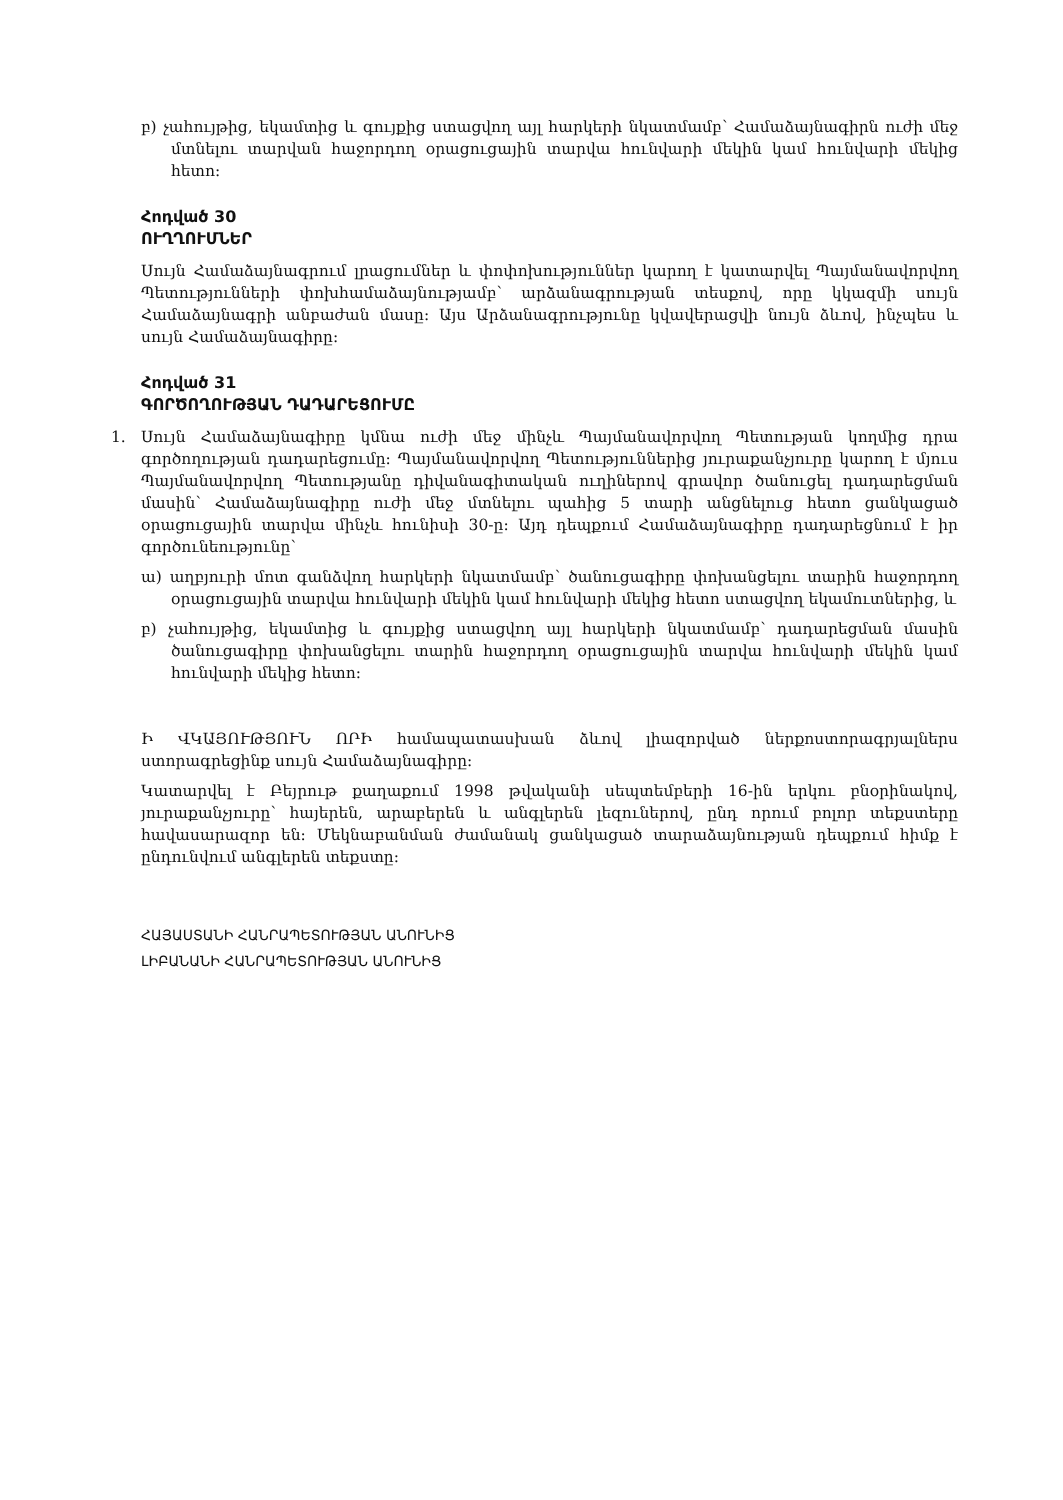բ) չահույթից, եկամտից և գույքից ստացվող այլ հարկերի նկատմամբ՝ Համաձայնագիրն ուժի մեջ մտնելու տարվան հաջորդող օրացուցային տարվա հունվարի մեկին կամ հունվարի մեկից հետո:
Հոդված 30
ՈՒՂՂՈՒՄՆԵՐ
Սույն Համաձայնագրում լրացումներ և փոփոխություններ կարող է կատարվել Պայմանավորվող Պետությունների փոխհամաձայնությամբ՝ արձանագրության տեսքով, որը կկազմի սույն Համաձայնագրի անբաժան մասը: Այս Արձանագրությունը կվավերացվի նույն ձևով, ինչպես և սույն Համաձայնագիրը:
Հոդված 31
ԳՈՐԾՈՂՈՒԹՅԱՆ ԴԱԴԱՐԵՑՈՒՄԸ
1. Սույն Համաձայնագիրը կմնա ուժի մեջ մինչև Պայմանավորվող Պետության կողմից դրա գործողության դադարեցումը: Պայմանավորվող Պետություններից յուրաքանչյուրը կարող է մյուս Պայմանավորվող Պետությանը դիվանագիտական ուղիներով գրավոր ծանուցել դադարեցման մասին՝ Համաձայնագիրը ուժի մեջ մտնելու պահից 5 տարի անցնելուց հետո ցանկացած օրացուցային տարվա մինչև հունիսի 30-ը: Այդ դեպքում Համաձայնագիրը դադարեցնում է իր գործունեությունը՝
ա) աղբյուրի մոտ գանձվող հարկերի նկատմամբ՝ ծանուցագիրը փոխանցելու տարին հաջորդող օրացուցային տարվա հունվարի մեկին կամ հունվարի մեկից հետո ստացվող եկամուտներից, և
բ) չահույթից, եկամտից և գույքից ստացվող այլ հարկերի նկատմամբ՝ դադարեցման մասին ծանուցագիրը փոխանցելու տարին հաջորդող օրացուցային տարվա հունվարի մեկին կամ հունվարի մեկից հետո:
Ի ՎԿԱՅՈՒԹՅՈՒՆ ՈՐԻ համապատասխան ձևով լիազորված ներքոստորագրյալներս ստորագրեցինք սույն Համաձայնագիրը:
Կատարվել է Բեյրութ քաղաքում 1998 թվականի սեպտեմբերի 16-ին երկու բնօրինակով, յուրաքանչյուրը՝ հայերեն, արաբերեն և անգլերեն լեզուներով, ընդ որում բոլոր տեքստերը հավասարազոր են: Մեկնաբանման ժամանակ ցանկացած տարաձայնության դեպքում հիմք է ընդունվում անգլերեն տեքստը:
ՀԱՅԱՍՏԱՆԻ ՀԱՆՐԱՊԵՏՈՒԹՅԱՆ ԱՆՈՒՆԻՑ
ԼԻԲԱՆԱՆԻ ՀԱՆՐԱՊԵՏՈՒԹՅԱՆ ԱՆՈՒՆԻՑ